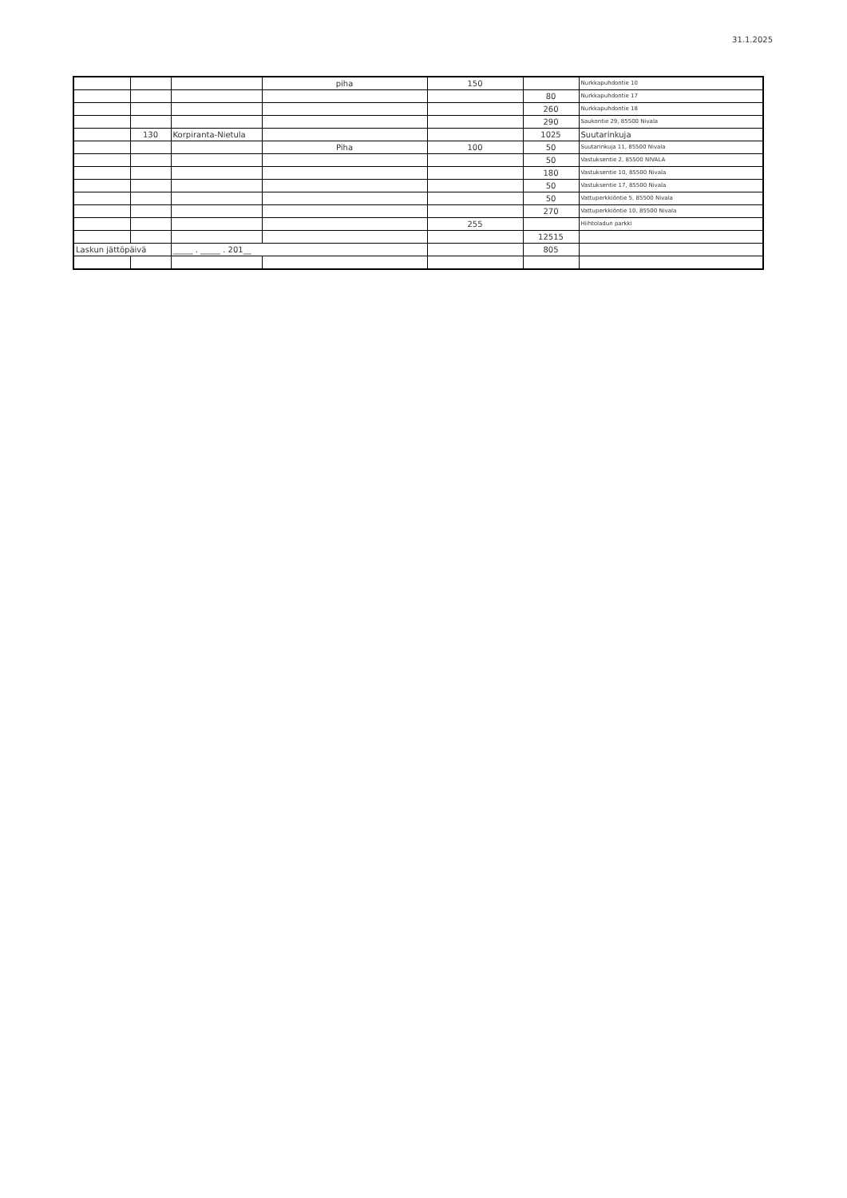31.1.2025
| | | | piha | 150 | | Nurkkapuhdontie 10 |
| | | | | | 80 | Nurkkapuhdontie 17 |
| | | | | | 260 | Nurkkapuhdontie 18 |
| | | | | | 290 | Saukontie 29, 85500 Nivala |
| | 130 | Korpiranta-Nietula | | | 1025 | Suutarinkuja |
| | | | Piha | 100 | 50 | Suutarinkuja 11, 85500 Nivala |
| | | | | | 50 | Vastuksentie 2, 85500 NIVALA |
| | | | | | 180 | Vastuksentie 10, 85500 Nivala |
| | | | | | 50 | Vastuksentie 17, 85500 Nivala |
| | | | | | 50 | Vattuperkkiöntie 5, 85500 Nivala |
| | | | | | 270 | Vattuperkkiöntie 10, 85500 Nivala |
| | | | | 255 | | Hiihtoladun parkki |
| | | | | | 12515 | |
| Laskun jättöpäivä | | _____ . _____ . 201__ | | | 805 | |